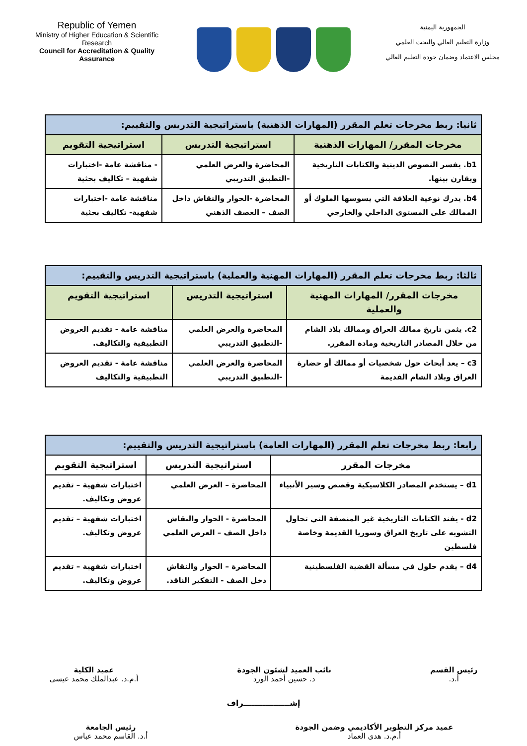Republic of Yemen
Ministry of Higher Education & Scientific Research
Council for Accreditation & Quality Assurance
الجمهورية اليمنية
وزارة التعليم العالي والبحث العلمي
مجلس الاعتماد وضمان جودة التعليم العالي
| ثانيا: ربط مخرجات تعلم المقرر (المهارات الذهنية) باستراتيجية التدريس والتقييم: | | |
| مخرجات المقرر/ المهارات الذهنية | استراتيجية التدريس | استراتيجية التقويم |
| b1. يفسر النصوص الدينية والكتابات التاريخية ويقارن بينها. | المحاضرة والعرض العلمي -التطبيق التدريبي | - مناقشة عامة -اختبارات شفهية – تكاليف بحثية |
| b4. يدرك نوعية العلاقة التي يسوسها الملوك أو الممالك على المستوى الداخلي والخارجي | المحاضرة -الحوار والنقاش داخل الصف – العصف الذهني | مناقشة عامة -اختبارات شفهية- تكاليف بحثية |
| ثالثا: ربط مخرجات تعلم المقرر (المهارات المهنية والعملية) باستراتيجية التدريس والتقييم: | | |
| مخرجات المقرر/ المهارات المهنية والعملية | استراتيجية التدريس | استراتيجية التقويم |
| c2. يثمن تاريخ ممالك العراق وممالك بلاد الشام من خلال المصادر التاريخية ومادة المقرر. | المحاضرة والعرض العلمي -التطبيق التدريبي | مناقشة عامة - تقديم العروض التطبيقية والتكاليف. |
| c3 – يعد أبحاث حول شخصيات أو ممالك أو حضارة العراق وبلاد الشام القديمة | المحاضرة والعرض العلمي -التطبيق التدريبي | مناقشة عامة - تقديم العروض التطبيقية والتكاليف |
| رابعا: ربط مخرجات تعلم المقرر (المهارات العامة) باستراتيجية التدريس والتقييم: | | |
| مخرجات المقرر | استراتيجية التدريس | استراتيجية التقويم |
| d1 – يستخدم المصادر الكلاسيكية وقصص وسير الأنبياء | المحاضرة – العرض العلمي | اختبارات شفهية – تقديم عروض وتكاليف. |
| d2 - يفند الكتابات التاريخية غير المنصفة التي تحاول التشويه على تاريخ العراق وسوريا القديمة وخاصة فلسطين | المحاضرة - الحوار والنقاش داخل الصف – العرض العلمي | اختبارات شفهية – تقديم عروض وتكاليف. |
| d4 – يقدم حلول في مسألة القضية الفلسطينية | المحاضرة – الحوار والنقاش دخل الصف - التفكير الناقد. | اختبارات شفهية – تقديم عروض وتكاليف. |
رئيس القسم
أ.د.
نائب العميد لشئون الجودة
د. حسين أحمد الورد
عميد الكلية
أ.م.د. عبدالملك محمد عيسى
إشـــــــــــــــــراف
عميد مركز التطوير الأكاديمي وضمن الجودة
أ.م.د. هدى العماد
رئيس الجامعة
أ.د. القاسم محمد عباس